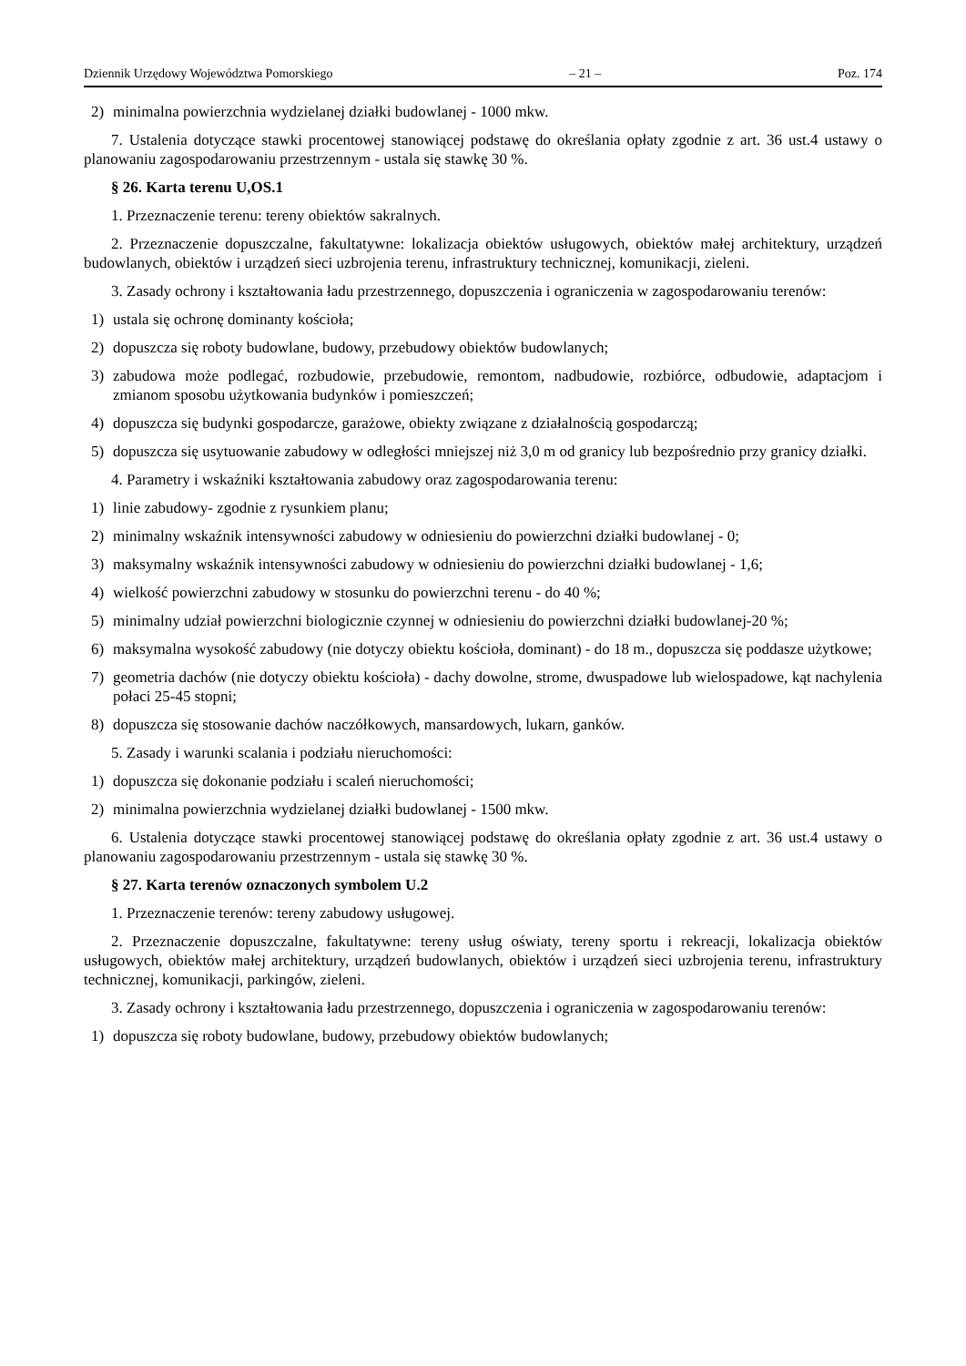Dziennik Urzędowy Województwa Pomorskiego – 21 – Poz. 174
2) minimalna powierzchnia wydzielanej działki budowlanej - 1000 mkw.
7. Ustalenia dotyczące stawki procentowej stanowiącej podstawę do określania opłaty zgodnie z art. 36 ust.4 ustawy o planowaniu zagospodarowaniu przestrzennym - ustala się stawkę 30 %.
§ 26. Karta terenu U,OS.1
1. Przeznaczenie terenu: tereny obiektów sakralnych.
2. Przeznaczenie dopuszczalne, fakultatywne: lokalizacja obiektów usługowych, obiektów małej architektury, urządzeń budowlanych, obiektów i urządzeń sieci uzbrojenia terenu, infrastruktury technicznej, komunikacji, zieleni.
3. Zasady ochrony i kształtowania ładu przestrzennego, dopuszczenia i ograniczenia w zagospodarowaniu terenów:
1) ustala się ochronę dominanty kościoła;
2) dopuszcza się roboty budowlane, budowy, przebudowy obiektów budowlanych;
3) zabudowa może podlegać, rozbudowie, przebudowie, remontom, nadbudowie, rozbiórce, odbudowie, adaptacjom i zmianom sposobu użytkowania budynków i pomieszczeń;
4) dopuszcza się budynki gospodarcze, garażowe, obiekty związane z działalnością gospodarczą;
5) dopuszcza się usytuowanie zabudowy w odległości mniejszej niż 3,0 m od granicy lub bezpośrednio przy granicy działki.
4. Parametry i wskaźniki kształtowania zabudowy oraz zagospodarowania terenu:
1) linie zabudowy- zgodnie z rysunkiem planu;
2) minimalny wskaźnik intensywności zabudowy w odniesieniu do powierzchni działki budowlanej - 0;
3) maksymalny wskaźnik intensywności zabudowy w odniesieniu do powierzchni działki budowlanej - 1,6;
4) wielkość powierzchni zabudowy w stosunku do powierzchni terenu - do 40 %;
5) minimalny udział powierzchni biologicznie czynnej w odniesieniu do powierzchni działki budowlanej-20 %;
6) maksymalna wysokość zabudowy (nie dotyczy obiektu kościoła, dominant) - do 18 m., dopuszcza się poddasze użytkowe;
7) geometria dachów (nie dotyczy obiektu kościoła) - dachy dowolne, strome, dwuspadowe lub wielospadowe, kąt nachylenia połaci 25-45 stopni;
8) dopuszcza się stosowanie dachów naczółkowych, mansardowych, lukarn, ganków.
5. Zasady i warunki scalania i podziału nieruchomości:
1) dopuszcza się dokonanie podziału i scaleń nieruchomości;
2) minimalna powierzchnia wydzielanej działki budowlanej - 1500 mkw.
6. Ustalenia dotyczące stawki procentowej stanowiącej podstawę do określania opłaty zgodnie z art. 36 ust.4 ustawy o planowaniu zagospodarowaniu przestrzennym - ustala się stawkę 30 %.
§ 27. Karta terenów oznaczonych symbolem U.2
1. Przeznaczenie terenów: tereny zabudowy usługowej.
2. Przeznaczenie dopuszczalne, fakultatywne: tereny usług oświaty, tereny sportu i rekreacji, lokalizacja obiektów usługowych, obiektów małej architektury, urządzeń budowlanych, obiektów i urządzeń sieci uzbrojenia terenu, infrastruktury technicznej, komunikacji, parkingów, zieleni.
3. Zasady ochrony i kształtowania ładu przestrzennego, dopuszczenia i ograniczenia w zagospodarowaniu terenów:
1) dopuszcza się roboty budowlane, budowy, przebudowy obiektów budowlanych;